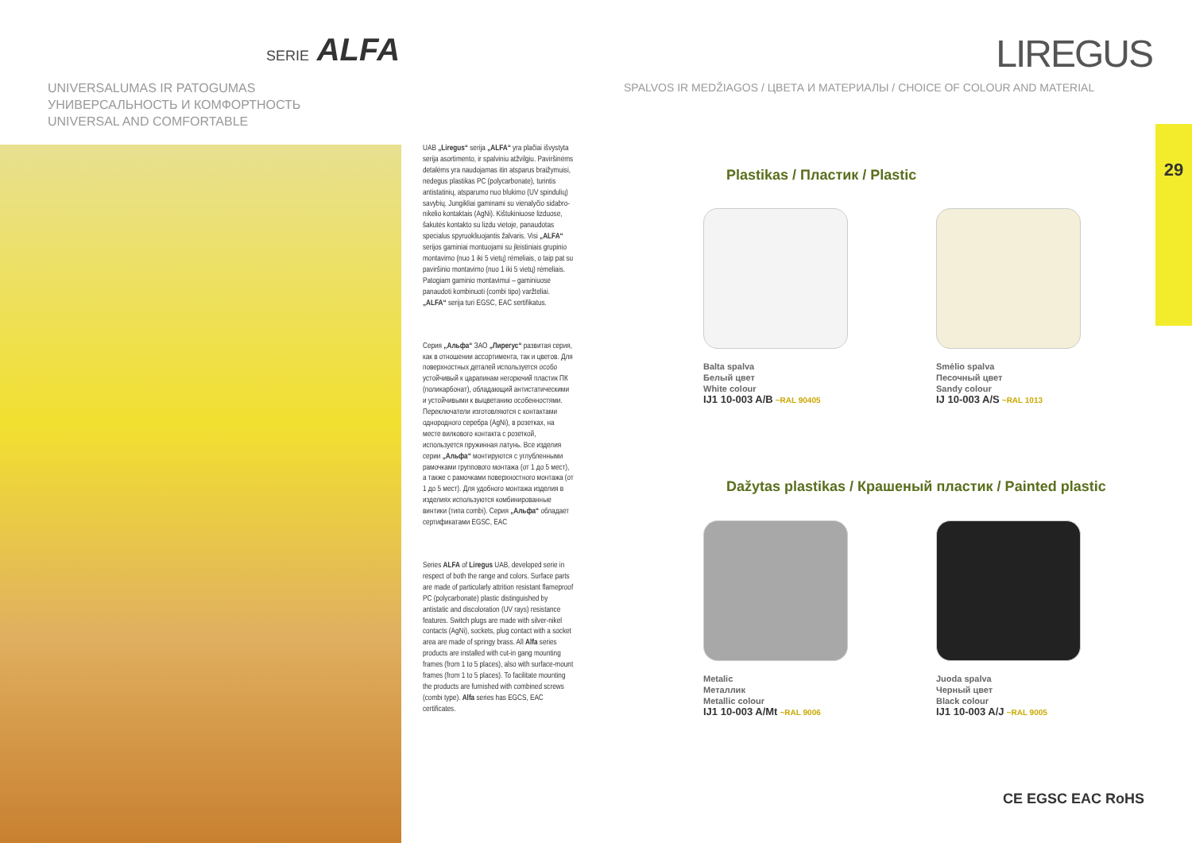SERIE ALFA
UNIVERSALUMAS IR PATOGUMAS
УНИВЕРСАЛЬНОСТЬ И КОМФОРТНОСТЬ
UNIVERSAL AND COMFORTABLE
UAB „Liregus“ serija „ALFA“ yra plačiai išvystyta serija asortimento, ir spalviniu atžvilgiu. Paviršinėms detalėms yra naudojamas itin atsparus braižymuisi, nedegus plastikas PC (polycarbonate), turintis antistatinių, atsparumo nuo blukimo (UV spindulių) savybių. Jungikliai gaminami su vienalyčio sidabro-nikelio kontaktais (AgNi). Kištukiniuose lizduose, šakutės kontakto su lizdu vietoje, panaudotas specialus spyruokliuojantis žalvaris. Visi „ALFA“ serijos gaminiai montuojami su įleistiniais grupinio montavimo (nuo 1 iki 5 vietų) rėmeliais, o taip pat su paviršinio montavimo (nuo 1 iki 5 vietų) rėmeliais. Patogiam gaminio montavimui – gaminiuose panaudoti kombinuoti (combi tipo) varžteliai. „ALFA“ serija turi EGSC, EAC sertifikatus.
Серия „Альфа“ ЗАО „Лирегус“ развитая серия, как в отношении ассортимента, так и цветов. Для поверхностных деталей используется особо устойчивый к царапинам негорючий пластик ПК (поликарбонат), обладающий антистатическими и устойчивыми к выцветанию особенностями. Переключатели изготовляются с контактами однородного серебра (AgNi), в розетках, на месте вилкового контакта с розеткой, используется пружинная латунь. Все изделия серии „Альфа“ монтируются с углубленными рамочками группового монтажа (от 1 до 5 мест), а также с рамочками поверхностного монтажа (от 1 до 5 мест). Для удобного монтажа изделия в изделиях используются комбинированные винтики (типа combi). Серия „Альфа“ обладает сертификатами EGSC, EAC
Series ALFA of Liregus UAB, developed serie in respect of both the range and colors. Surface parts are made of particularly attrition resistant flameproof PC (polycarbonate) plastic distinguished by antistatic and discoloration (UV rays) resistance features. Switch plugs are made with silver-nikel contacts (AgNi), sockets, plug contact with a socket area are made of springy brass. All Alfa series products are installed with cut-in gang mounting frames (from 1 to 5 places), also with surface-mount frames (from 1 to 5 places). To facilitate mounting the products are furnished with combined screws (combi type). Alfa series has EGCS, EAC certificates.
LIREGUS
SPALVOS IR MEDŽIAGOS / ЦВЕТА И МАТЕРИАЛЫ / CHOICE OF COLOUR AND MATERIAL
29
Plastikas / Пластик / Plastic
Balta spalva
Белый цвет
White colour
IJ1 10-003 A/B ~RAL 90405
Smėlio spalva
Песочный цвет
Sandy colour
IJ 10-003 A/S ~RAL 1013
Dažytas plastikas / Крашеный пластик / Painted plastic
Metalic
Металлик
Metallic colour
IJ1 10-003 A/Mt ~RAL 9006
Juoda spalva
Черный цвет
Black colour
IJ1 10-003 A/J ~RAL 9005
CE EGSC EAC RoHS